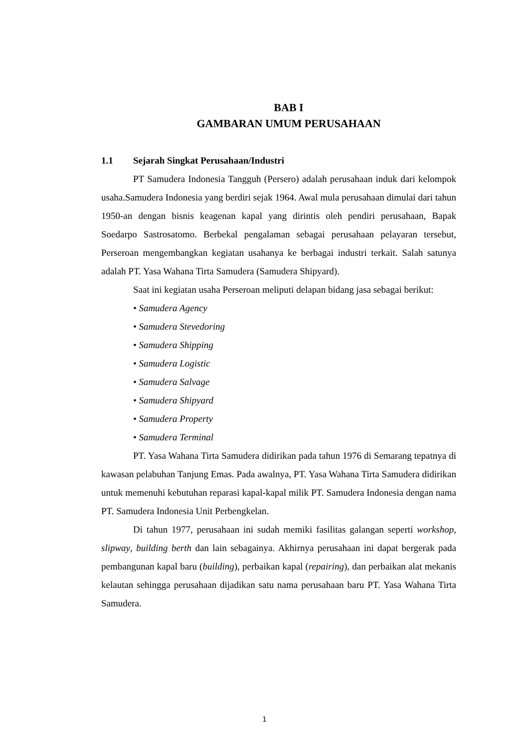BAB I
GAMBARAN UMUM PERUSAHAAN
1.1 Sejarah Singkat Perusahaan/Industri
PT Samudera Indonesia Tangguh (Persero) adalah perusahaan induk dari kelompok usaha.Samudera Indonesia yang berdiri sejak 1964. Awal mula perusahaan dimulai dari tahun 1950-an dengan bisnis keagenan kapal yang dirintis oleh pendiri perusahaan, Bapak Soedarpo Sastrosatomo. Berbekal pengalaman sebagai perusahaan pelayaran tersebut, Perseroan mengembangkan kegiatan usahanya ke berbagai industri terkait. Salah satunya adalah PT. Yasa Wahana Tirta Samudera (Samudera Shipyard).
Saat ini kegiatan usaha Perseroan meliputi delapan bidang jasa sebagai berikut:
• Samudera Agency
• Samudera Stevedoring
• Samudera Shipping
• Samudera Logistic
• Samudera Salvage
• Samudera Shipyard
• Samudera Property
• Samudera Terminal
PT. Yasa Wahana Tirta Samudera didirikan pada tahun 1976 di Semarang tepatnya di kawasan pelabuhan Tanjung Emas. Pada awalnya, PT. Yasa Wahana Tirta Samudera didirikan untuk memenuhi kebutuhan reparasi kapal-kapal milik PT. Samudera Indonesia dengan nama PT. Samudera Indonesia Unit Perbengkelan.
Di tahun 1977, perusahaan ini sudah memiki fasilitas galangan seperti workshop, slipway, building berth dan lain sebagainya. Akhirnya perusahaan ini dapat bergerak pada pembangunan kapal baru (building), perbaikan kapal (repairing), dan perbaikan alat mekanis kelautan sehingga perusahaan dijadikan satu nama perusahaan baru PT. Yasa Wahana Tirta Samudera.
1